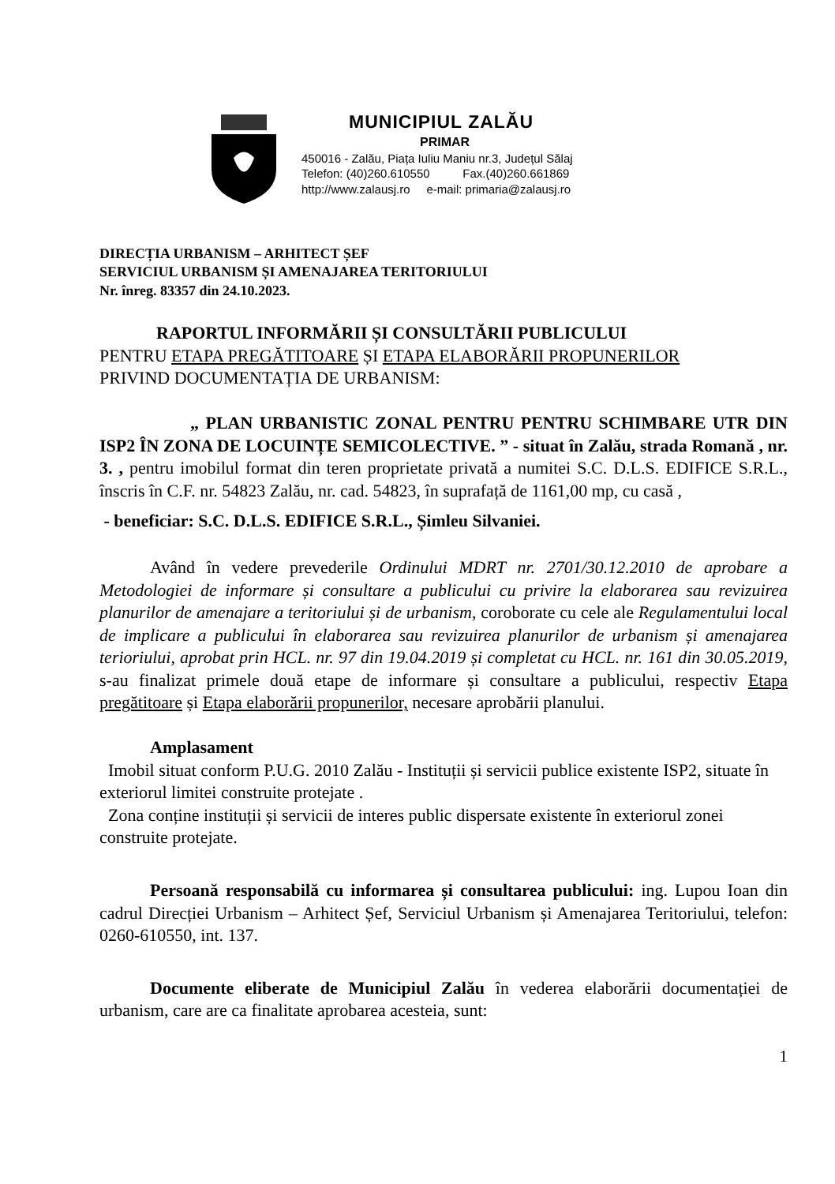MUNICIPIUL ZALĂU
PRIMAR
450016 - Zalău, Piața Iuliu Maniu nr.3, Județul Sălaj
Telefon: (40)260.610550 Fax.(40)260.661869
http://www.zalausj.ro e-mail: primaria@zalausj.ro
DIRECȚIA URBANISM – ARHITECT ȘEF
SERVICIUL URBANISM ȘI AMENAJAREA TERITORIULUI
Nr. înreg. 83357 din 24.10.2023.
RAPORTUL INFORMĂRII ȘI CONSULTĂRII PUBLICULUI
PENTRU ETAPA PREGĂTITOARE ȘI ETAPA ELABORĂRII PROPUNERILOR
PRIVIND DOCUMENTAȚIA DE URBANISM:
„ PLAN URBANISTIC ZONAL PENTRU PENTRU SCHIMBARE UTR DIN ISP2 ÎN ZONA DE LOCUINȚE SEMICOLECTIVE. ” - situat în Zalău, strada Romană , nr. 3. , pentru imobilul format din teren proprietate privată a numitei S.C. D.L.S. EDIFICE S.R.L., înscris în C.F. nr. 54823 Zalău, nr. cad. 54823, în suprafață de 1161,00 mp, cu casă ,
- beneficiar: S.C. D.L.S. EDIFICE S.R.L., Șimleu Silvaniei.
Având în vedere prevederile Ordinului MDRT nr. 2701/30.12.2010 de aprobare a Metodologiei de informare și consultare a publicului cu privire la elaborarea sau revizuirea planurilor de amenajare a teritoriului și de urbanism, coroborate cu cele ale Regulamentului local de implicare a publicului în elaborarea sau revizuirea planurilor de urbanism și amenajarea terioriului, aprobat prin HCL. nr. 97 din 19.04.2019 și completat cu HCL. nr. 161 din 30.05.2019, s-au finalizat primele două etape de informare și consultare a publicului, respectiv Etapa pregătitoare și Etapa elaborării propunerilor, necesare aprobării planului.
Amplasament
Imobil situat conform P.U.G. 2010 Zalău - Instituții și servicii publice existente ISP2, situate în exteriorul limitei construite protejate .
Zona conține instituții și servicii de interes public dispersate existente în exteriorul zonei construite protejate.
Persoană responsabilă cu informarea și consultarea publicului: ing. Lupou Ioan din cadrul Direcției Urbanism – Arhitect Șef, Serviciul Urbanism și Amenajarea Teritoriului, telefon: 0260-610550, int. 137.
Documente eliberate de Municipiul Zalău în vederea elaborării documentației de urbanism, care are ca finalitate aprobarea acesteia, sunt:
1